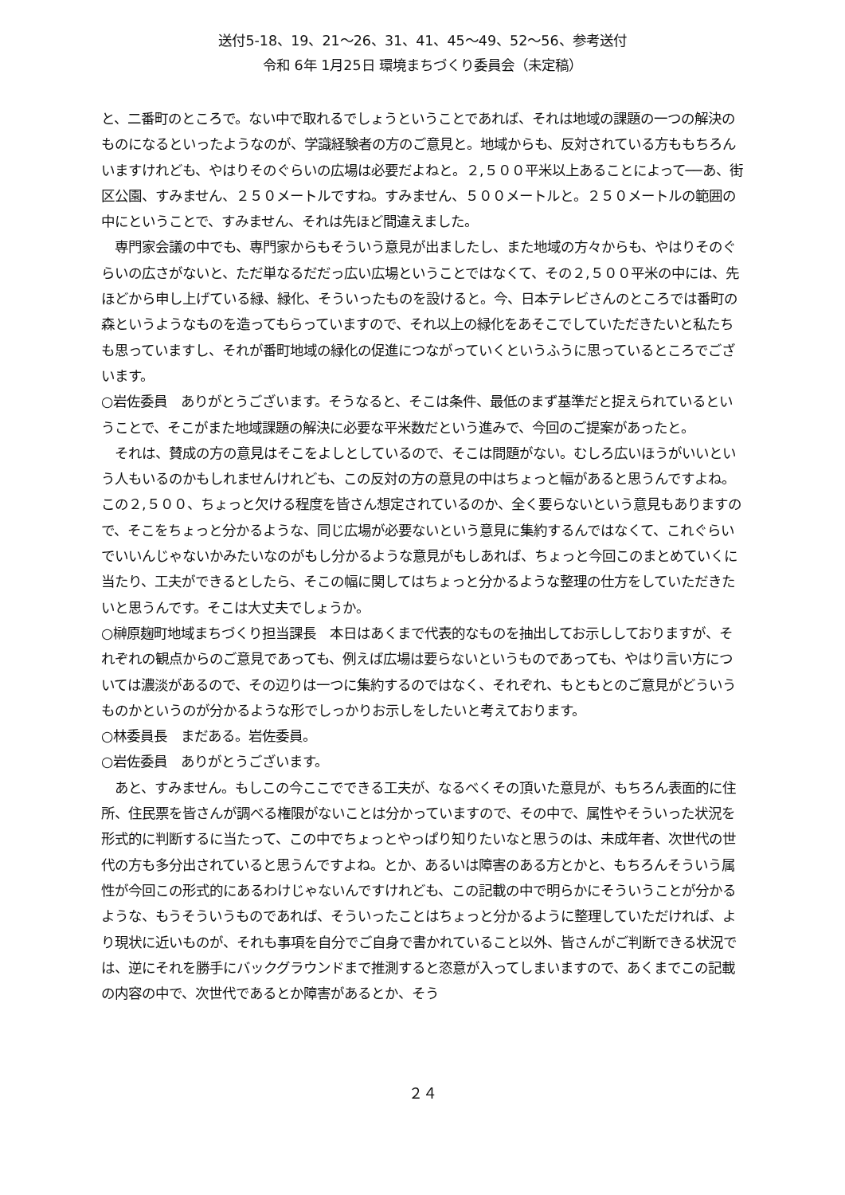送付5-18、19、21～26、31、41、45～49、52～56、参考送付
令和 6年 1月25日 環境まちづくり委員会（未定稿）
と、二番町のところで。ない中で取れるでしょうということであれば、それは地域の課題の一つの解決のものになるといったようなのが、学識経験者の方のご意見と。地域からも、反対されている方ももちろんいますけれども、やはりそのぐらいの広場は必要だよねと。２,５００平米以上あることによって──あ、街区公園、すみません、２５０メートルですね。すみません、５００メートルと。２５０メートルの範囲の中にということで、すみません、それは先ほど間違えました。
　専門家会議の中でも、専門家からもそういう意見が出ましたし、また地域の方々からも、やはりそのぐらいの広さがないと、ただ単なるだだっ広い広場ということではなくて、その２,５００平米の中には、先ほどから申し上げている緑、緑化、そういったものを設けると。今、日本テレビさんのところでは番町の森というようなものを造ってもらっていますので、それ以上の緑化をあそこでしていただきたいと私たちも思っていますし、それが番町地域の緑化の促進につながっていくというふうに思っているところでございます。
○岩佐委員　ありがとうございます。そうなると、そこは条件、最低のまず基準だと捉えられているということで、そこがまた地域課題の解決に必要な平米数だという進みで、今回のご提案があったと。
　それは、賛成の方の意見はそこをよしとしているので、そこは問題がない。むしろ広いほうがいいという人もいるのかもしれませんけれども、この反対の方の意見の中はちょっと幅があると思うんですよね。この２,５００、ちょっと欠ける程度を皆さん想定されているのか、全く要らないという意見もありますので、そこをちょっと分かるような、同じ広場が必要ないという意見に集約するんではなくて、これぐらいでいいんじゃないかみたいなのがもし分かるような意見がもしあれば、ちょっと今回このまとめていくに当たり、工夫ができるとしたら、そこの幅に関してはちょっと分かるような整理の仕方をしていただきたいと思うんです。そこは大丈夫でしょうか。
○榊原麹町地域まちづくり担当課長　本日はあくまで代表的なものを抽出してお示ししておりますが、それぞれの観点からのご意見であっても、例えば広場は要らないというものであっても、やはり言い方については濃淡があるので、その辺りは一つに集約するのではなく、それぞれ、もともとのご意見がどういうものかというのが分かるような形でしっかりお示しをしたいと考えております。
○林委員長　まだある。岩佐委員。
○岩佐委員　ありがとうございます。
　あと、すみません。もしこの今ここでできる工夫が、なるべくその頂いた意見が、もちろん表面的に住所、住民票を皆さんが調べる権限がないことは分かっていますので、その中で、属性やそういった状況を形式的に判断するに当たって、この中でちょっとやっぱり知りたいなと思うのは、未成年者、次世代の世代の方も多分出されていると思うんですよね。とか、あるいは障害のある方とかと、もちろんそういう属性が今回この形式的にあるわけじゃないんですけれども、この記載の中で明らかにそういうことが分かるような、もうそういうものであれば、そういったことはちょっと分かるように整理していただければ、より現状に近いものが、それも事項を自分でご自身で書かれていること以外、皆さんがご判断できる状況では、逆にそれを勝手にバックグラウンドまで推測すると恣意が入ってしまいますので、あくまでこの記載の内容の中で、次世代であるとか障害があるとか、そう
２４